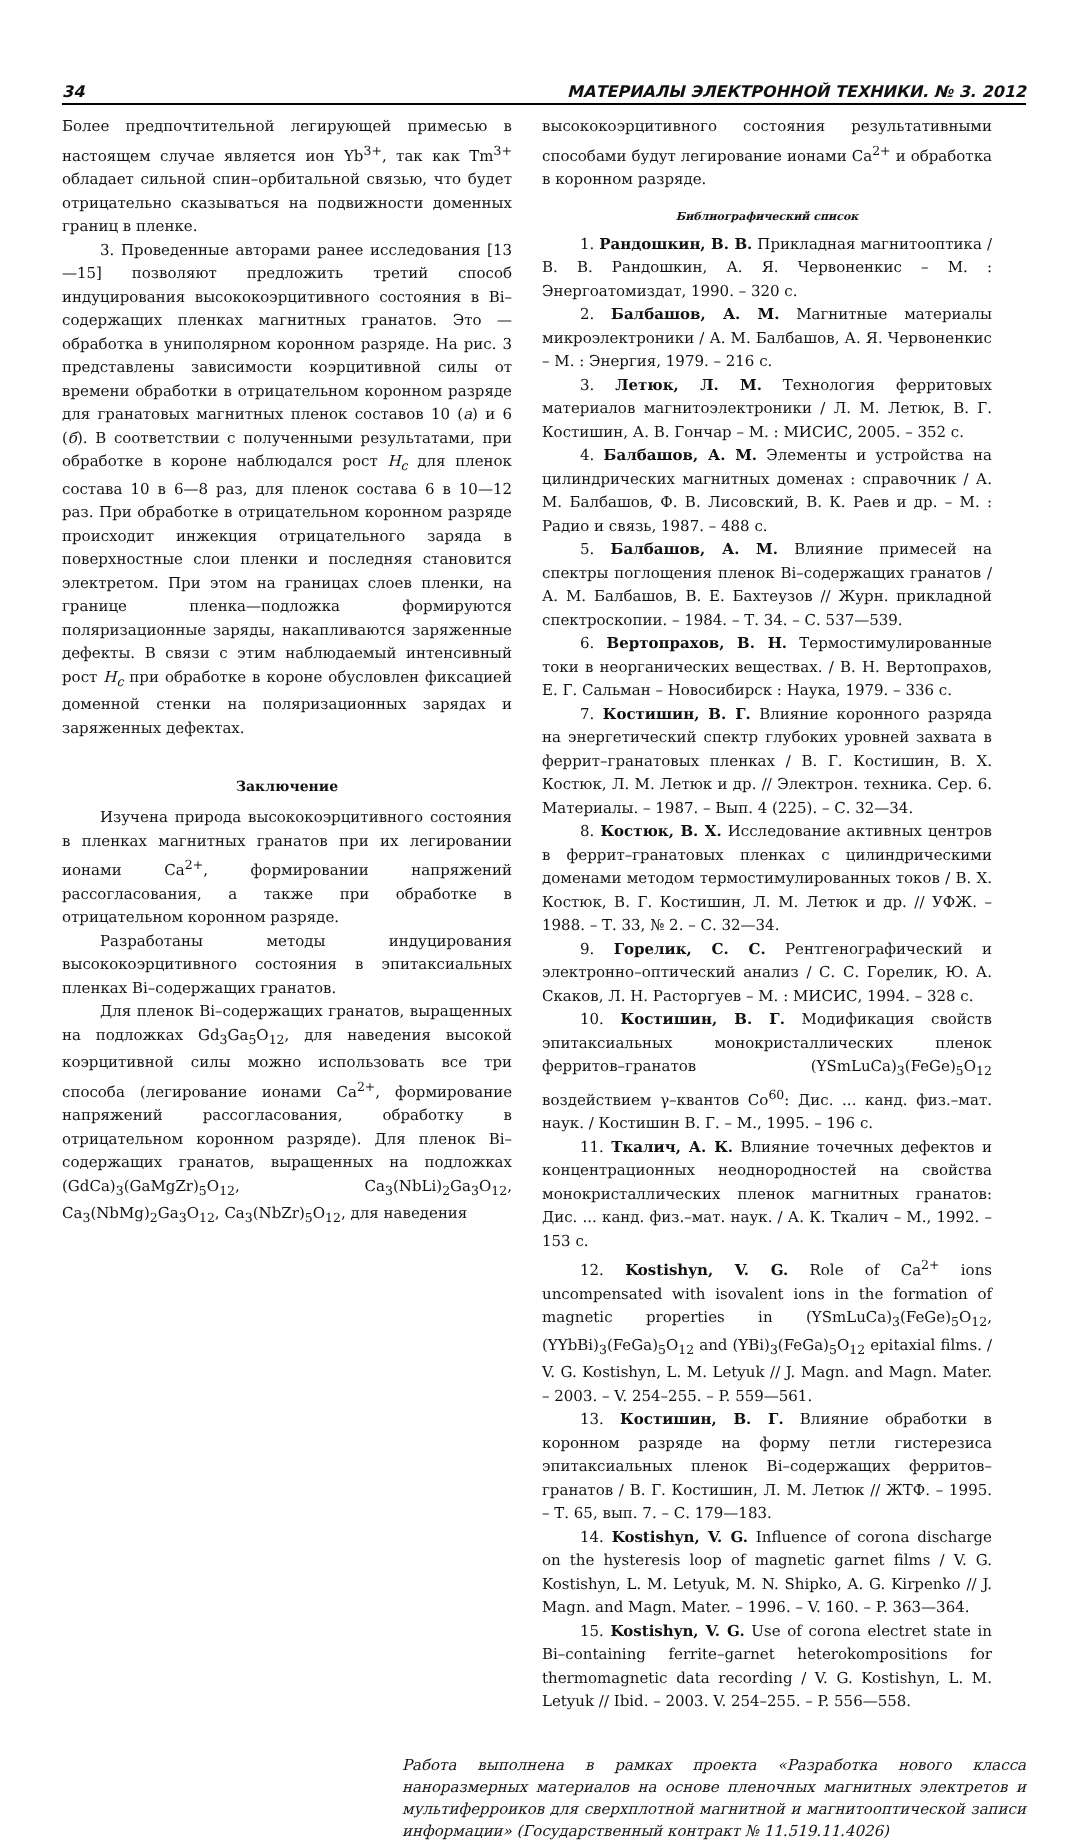34 МАТЕРИАЛЫ ЭЛЕКТРОННОЙ ТЕХНИКИ. № 3. 2012
Более предпочтительной легирующей примесью в настоящем случае является ион Yb<sup>3+</sup>, так как Tm<sup>3+</sup> обладает сильной спин–орбитальной связью, что будет отрицательно сказываться на подвижности доменных границ в пленке.
3. Проведенные авторами ранее исследования [13—15] позволяют предложить третий способ индуцирования высококоэрцитивного состояния в Bi–содержащих пленках магнитных гранатов. Это — обработка в униполярном коронном разряде. На рис. 3 представлены зависимости коэрцитивной силы от времени обработки в отрицательном коронном разряде для гранатовых магнитных пленок составов 10 (а) и 6 (б). В соответствии с полученными результатами, при обработке в короне наблюдался рост H<sub>c</sub> для пленок состава 10 в 6—8 раз, для пленок состава 6 в 10—12 раз. При обработке в отрицательном коронном разряде происходит инжекция отрицательного заряда в поверхностные слои пленки и последняя становится электретом. При этом на границах слоев пленки, на границе пленка—подложка формируются поляризационные заряды, накапливаются заряженные дефекты. В связи с этим наблюдаемый интенсивный рост H<sub>c</sub> при обработке в короне обусловлен фиксацией доменной стенки на поляризационных зарядах и заряженных дефектах.
Заключение
Изучена природа высококоэрцитивного состояния в пленках магнитных гранатов при их легировании ионами Ca<sup>2+</sup>, формировании напряжений рассогласования, а также при обработке в отрицательном коронном разряде.
Разработаны методы индуцирования высококоэрцитивного состояния в эпитаксиальных пленках Bi–содержащих гранатов.
Для пленок Bi–содержащих гранатов, выращенных на подложках Gd<sub>3</sub>Ga<sub>5</sub>O<sub>12</sub>, для наведения высокой коэрцитивной силы можно использовать все три способа (легирование ионами Ca<sup>2+</sup>, формирование напряжений рассогласования, обработку в отрицательном коронном разряде). Для пленок Bi–содержащих гранатов, выращенных на подложках (GdCa)<sub>3</sub>(GaMgZr)<sub>5</sub>O<sub>12</sub>, Ca<sub>3</sub>(NbLi)<sub>2</sub>Ga<sub>3</sub>O<sub>12</sub>, Ca<sub>3</sub>(NbMg)<sub>2</sub>Ga<sub>3</sub>O<sub>12</sub>, Ca<sub>3</sub>(NbZr)<sub>5</sub>O<sub>12</sub>, для наведения
высококоэрцитивного состояния результативными способами будут легирование ионами Ca<sup>2+</sup> и обработка в коронном разряде.
Библиографический список
1. Рандошкин, В. В. Прикладная магнитооптика / В. В. Рандошкин, А. Я. Червоненкис – М. : Энергоатомиздат, 1990. – 320 с.
2. Балбашов, А. М. Магнитные материалы микроэлектроники / А. М. Балбашов, А. Я. Червоненкис – М. : Энергия, 1979. – 216 с.
3. Летюк, Л. М. Технология ферритовых материалов магнитоэлектроники / Л. М. Летюк, В. Г. Костишин, А. В. Гончар – М. : МИСИС, 2005. – 352 с.
4. Балбашов, А. М. Элементы и устройства на цилиндрических магнитных доменах : справочник / А. М. Балбашов, Ф. В. Лисовский, В. К. Раев и др. – М. : Радио и связь, 1987. – 488 с.
5. Балбашов, А. М. Влияние примесей на спектры поглощения пленок Bi–содержащих гранатов / А. М. Балбашов, В. Е. Бахтеузов // Журн. прикладной спектроскопии. – 1984. – Т. 34. – С. 537—539.
6. Вертопрахов, В. Н. Термостимулированные токи в неорганических веществах. / В. Н. Вертопрахов, Е. Г. Сальман – Новосибирск : Наука, 1979. – 336 с.
7. Костишин, В. Г. Влияние коронного разряда на энергетический спектр глубоких уровней захвата в феррит–гранатовых пленках / В. Г. Костишин, В. Х. Костюк, Л. М. Летюк и др. // Электрон. техника. Сер. 6. Материалы. – 1987. – Вып. 4 (225). – С. 32—34.
8. Костюк, В. Х. Исследование активных центров в феррит–гранатовых пленках с цилиндрическими доменами методом термостимулированных токов / В. Х. Костюк, В. Г. Костишин, Л. М. Летюк и др. // УФЖ. – 1988. – Т. 33, № 2. – С. 32—34.
9. Горелик, С. С. Рентгенографический и электронно–оптический анализ / С. С. Горелик, Ю. А. Скаков, Л. Н. Расторгуев – М. : МИСИС, 1994. – 328 с.
10. Костишин, В. Г. Модификация свойств эпитаксиальных монокристаллических пленок ферритов–гранатов (YSmLuCa)<sub>3</sub>(FeGe)<sub>5</sub>O<sub>12</sub> воздействием γ–квантов Co<sup>60</sup>: Дис. ... канд. физ.–мат. наук. / Костишин В. Г. – М., 1995. – 196 с.
11. Ткалич, А. К. Влияние точечных дефектов и концентрационных неоднородностей на свойства монокристаллических пленок магнитных гранатов: Дис. ... канд. физ.–мат. наук. / А. К. Ткалич – М., 1992. – 153 с.
12. Kostishyn, V. G. Role of Ca<sup>2+</sup> ions uncompensated with isovalent ions in the formation of magnetic properties in (YSmLuCa)<sub>3</sub>(FeGe)<sub>5</sub>O<sub>12</sub>, (YYbBi)<sub>3</sub>(FeGa)<sub>5</sub>O<sub>12</sub> and (YBi)<sub>3</sub>(FeGa)<sub>5</sub>O<sub>12</sub> epitaxial films. / V. G. Kostishyn, L. M. Letyuk // J. Magn. and Magn. Mater. – 2003. – V. 254–255. – P. 559—561.
13. Костишин, В. Г. Влияние обработки в коронном разряде на форму петли гистерезиса эпитаксиальных пленок Bi–содержащих ферритов–гранатов / В. Г. Костишин, Л. М. Летюк // ЖТФ. – 1995. – Т. 65, вып. 7. – С. 179—183.
14. Kostishyn, V. G. Influence of corona discharge on the hysteresis loop of magnetic garnet films / V. G. Kostishyn, L. M. Letyuk, M. N. Shipko, A. G. Kirpenko // J. Magn. and Magn. Mater. – 1996. – V. 160. – P. 363—364.
15. Kostishyn, V. G. Use of corona electret state in Bi–containing ferrite–garnet heterokompositions for thermomagnetic data recording / V. G. Kostishyn, L. M. Letyuk // Ibid. – 2003. V. 254–255. – P. 556—558.
Работа выполнена в рамках проекта «Разработка нового класса наноразмерных материалов на основе пленочных магнитных электретов и мультиферроиков для сверхплотной магнитной и магнитооптической записи информации» (Государственный контракт № 11.519.11.4026)